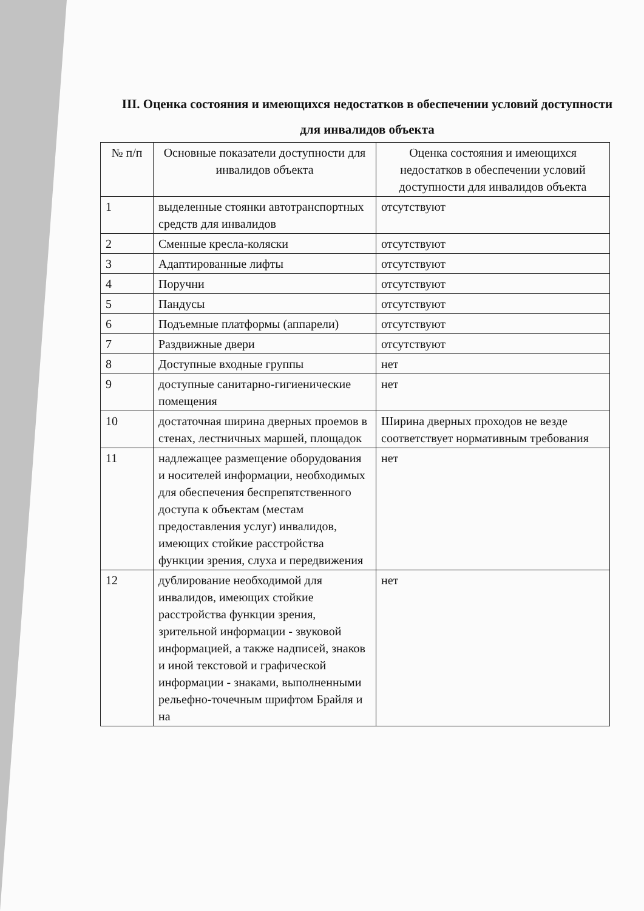III. Оценка состояния и имеющихся недостатков в обеспечении условий доступности для инвалидов объекта
| № п/п | Основные показатели доступности для инвалидов объекта | Оценка состояния и имеющихся недостатков в обеспечении условий доступности для инвалидов объекта |
| --- | --- | --- |
| 1 | выделенные стоянки автотранспортных средств для инвалидов | отсутствуют |
| 2 | Сменные кресла-коляски | отсутствуют |
| 3 | Адаптированные лифты | отсутствуют |
| 4 | Поручни | отсутствуют |
| 5 | Пандусы | отсутствуют |
| 6 | Подъемные платформы (аппарели) | отсутствуют |
| 7 | Раздвижные двери | отсутствуют |
| 8 | Доступные входные группы | нет |
| 9 | доступные санитарно-гигиенические помещения | нет |
| 10 | достаточная ширина дверных проемов в стенах, лестничных маршей, площадок | Ширина дверных проходов не везде соответствует нормативным требования |
| 11 | надлежащее размещение оборудования и носителей информации, необходимых для обеспечения беспрепятственного доступа к объектам (местам предоставления услуг) инвалидов, имеющих стойкие расстройства функции зрения, слуха и передвижения | нет |
| 12 | дублирование необходимой для инвалидов, имеющих стойкие расстройства функции зрения, зрительной информации - звуковой информацией, а также надписей, знаков и иной текстовой и графической информации - знаками, выполненными рельефно-точечным шрифтом Брайля и на | нет |